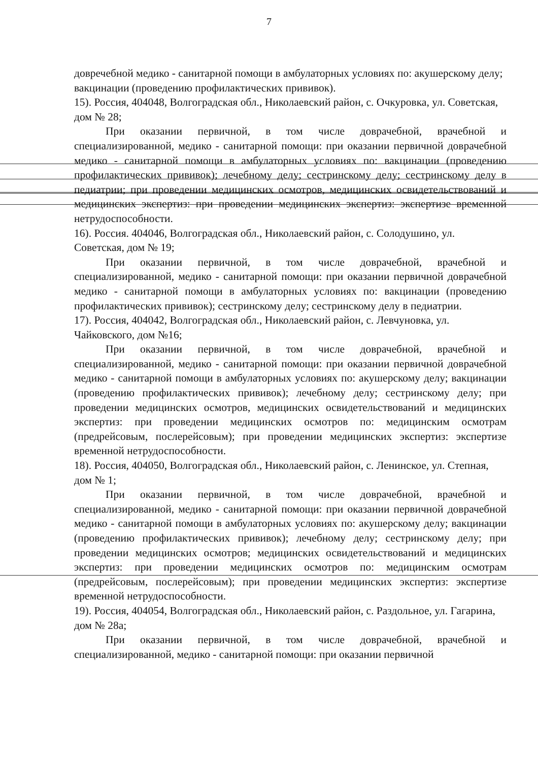7
довречебной медико - санитарной помощи в амбулаторных условиях по: акушерскому делу; вакцинации (проведению профилактических прививок).
15). Россия, 404048, Волгоградская обл., Николаевский район, с. Очкуровка, ул. Советская, дом № 28;
При оказании первичной, в том числе доврачебной, врачебной и специализированной, медико - санитарной помощи: при оказании первичной доврачебной медико - санитарной помощи в амбулаторных условиях по: вакцинации (проведению профилактических прививок); лечебному делу; сестринскому делу; сестринскому делу в педиатрии; при проведении медицинских осмотров, медицинских освидетельствований и медицинских экспертиз: при проведении медицинских экспертиз: экспертизе временной нетрудоспособности.
16). Россия. 404046, Волгоградская обл., Николаевский район, с. Солодушино, ул. Советская, дом № 19;
При оказании первичной, в том числе доврачебной, врачебной и специализированной, медико - санитарной помощи: при оказании первичной доврачебной медико - санитарной помощи в амбулаторных условиях по: вакцинации (проведению профилактических прививок); сестринскому делу; сестринскому делу в педиатрии.
17). Россия, 404042, Волгоградская обл., Николаевский район, с. Левчуновка, ул. Чайковского, дом №16;
При оказании первичной, в том числе доврачебной, врачебной и специализированной, медико - санитарной помощи: при оказании первичной доврачебной медико - санитарной помощи в амбулаторных условиях по: акушерскому делу; вакцинации (проведению профилактических прививок); лечебному делу; сестринскому делу; при проведении медицинских осмотров, медицинских освидетельствований и медицинских экспертиз: при проведении медицинских осмотров по: медицинским осмотрам (предрейсовым, послерейсовым); при проведении медицинских экспертиз: экспертизе временной нетрудоспособности.
18). Россия, 404050, Волгоградская обл., Николаевский район, с. Ленинское, ул. Степная, дом № 1;
При оказании первичной, в том числе доврачебной, врачебной и специализированной, медико - санитарной помощи: при оказании первичной доврачебной медико - санитарной помощи в амбулаторных условиях по: акушерскому делу; вакцинации (проведению профилактических прививок); лечебному делу; сестринскому делу; при проведении медицинских осмотров; медицинских освидетельствований и медицинских экспертиз: при проведении медицинских осмотров по: медицинским осмотрам (предрейсовым, послерейсовым); при проведении медицинских экспертиз: экспертизе временной нетрудоспособности.
19). Россия, 404054, Волгоградская обл., Николаевский район, с. Раздольное, ул. Гагарина, дом № 28а;
При оказании первичной, в том числе доврачебной, врачебной и специализированной, медико - санитарной помощи: при оказании первичной